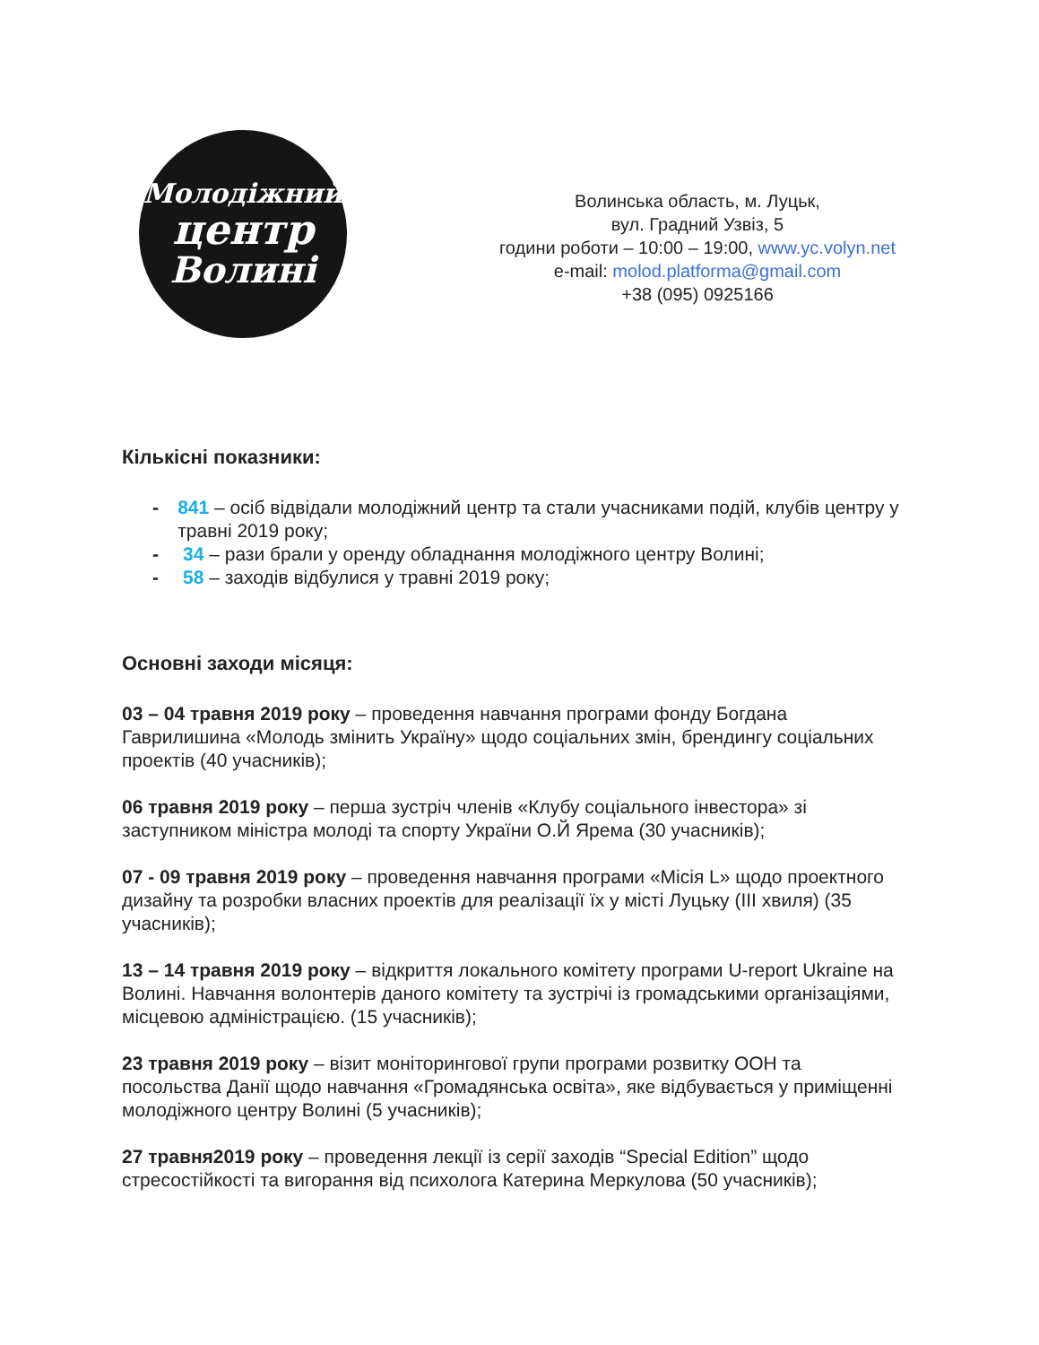Молодіжний
центр
Волині
Волинська область, м. Луцьк,
вул. Градний Узвіз, 5
години роботи – 10:00 – 19:00, www.yc.volyn.net
e-mail: molod.platforma@gmail.com
+38 (095) 0925166
Кількісні показники:
- 841 – осіб відвідали молодіжний центр та стали учасниками подій, клубів центру у травні 2019 року;
- 34 – рази брали у оренду обладнання молодіжного центру Волині;
- 58 – заходів відбулися у травні 2019 року;
Основні заходи місяця:
03 – 04 травня 2019 року – проведення навчання програми фонду Богдана Гаврилишина «Молодь змінить Україну» щодо соціальних змін, брендингу соціальних проектів (40 учасників);
06 травня 2019 року – перша зустріч членів «Клубу соціального інвестора» зі заступником міністра молоді та спорту України О.Й Ярема (30 учасників);
07 - 09 травня 2019 року – проведення навчання програми «Місія L» щодо проектного дизайну та розробки власних проектів для реалізації їх у місті Луцьку (ІІІ хвиля) (35 учасників);
13 – 14 травня 2019 року – відкриття локального комітету програми U-report Ukraine на Волині. Навчання волонтерів даного комітету та зустрічі із громадськими організаціями, місцевою адміністрацією. (15 учасників);
23 травня 2019 року – візит моніторингової групи програми розвитку ООН та посольства Данії щодо навчання «Громадянська освіта», яке відбувається у приміщенні молодіжного центру Волині (5 учасників);
27 травня2019 року – проведення лекції із серії заходів “Special Edition” щодо стресостійкості та вигорання від психолога Катерина Меркулова (50 учасників);